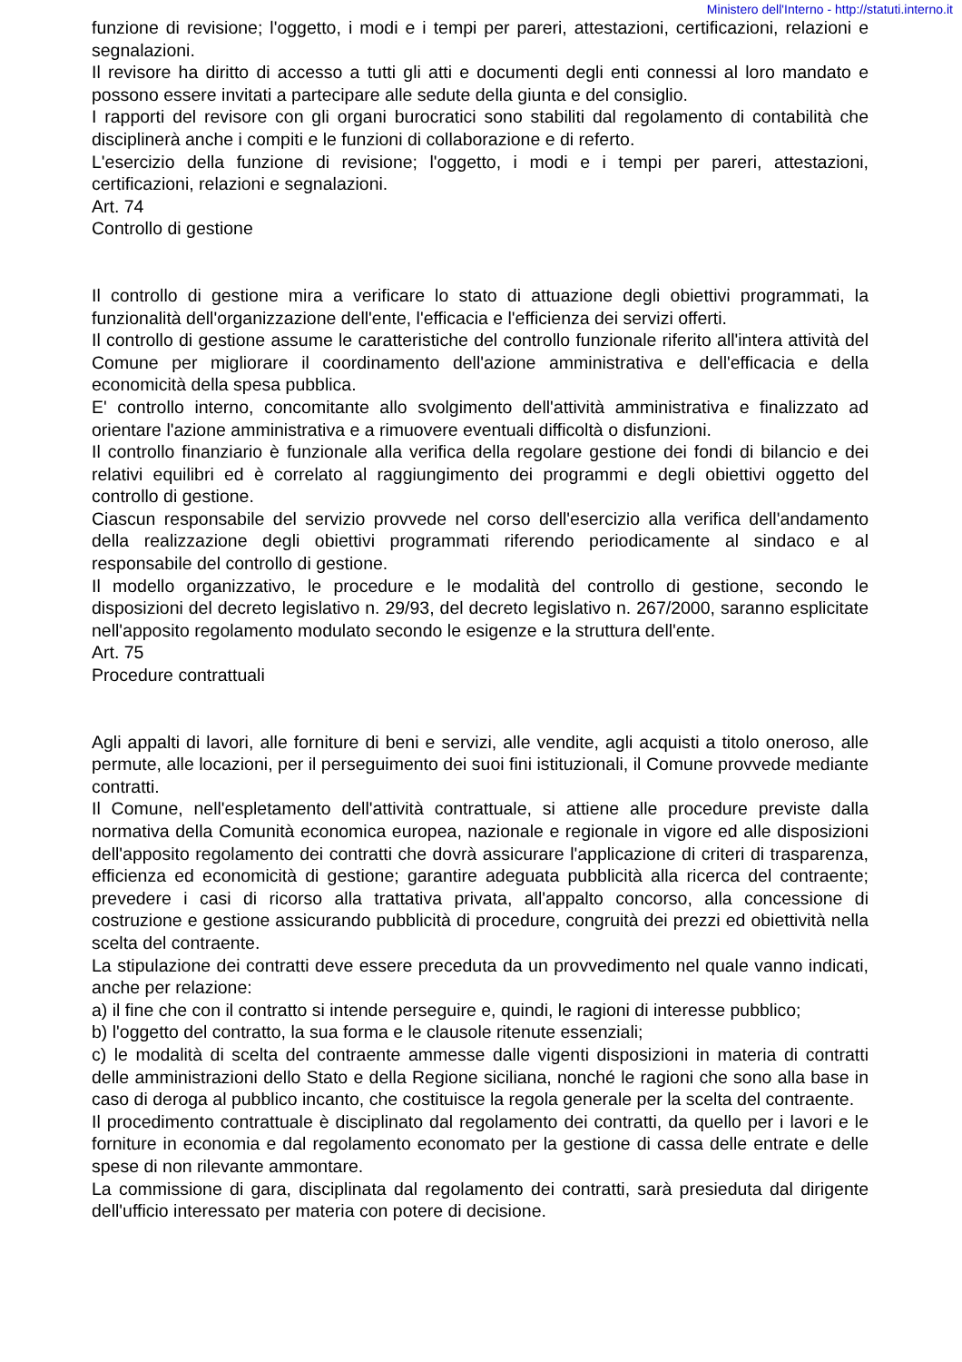Ministero dell'Interno - http://statuti.interno.it
funzione di revisione; l'oggetto, i modi e i tempi per pareri, attestazioni, certificazioni, relazioni e segnalazioni.
Il revisore ha diritto di accesso a tutti gli atti e documenti degli enti connessi al loro mandato e possono essere invitati a partecipare alle sedute della giunta e del consiglio.
I rapporti del revisore con gli organi burocratici sono stabiliti dal regolamento di contabilità che disciplinerà anche i compiti e le funzioni di collaborazione e di referto.
L'esercizio della funzione di revisione; l'oggetto, i modi e i tempi per pareri, attestazioni, certificazioni, relazioni e segnalazioni.
Art. 74
Controllo di gestione
Il controllo di gestione mira a verificare lo stato di attuazione degli obiettivi programmati, la funzionalità dell'organizzazione dell'ente, l'efficacia e l'efficienza dei servizi offerti.
Il controllo di gestione assume le caratteristiche del controllo funzionale riferito all'intera attività del Comune per migliorare il coordinamento dell'azione amministrativa e dell'efficacia e della economicità della spesa pubblica.
E' controllo interno, concomitante allo svolgimento dell'attività amministrativa e finalizzato ad orientare l'azione amministrativa e a rimuovere eventuali difficoltà o disfunzioni.
Il controllo finanziario è funzionale alla verifica della regolare gestione dei fondi di bilancio e dei relativi equilibri ed è correlato al raggiungimento dei programmi e degli obiettivi oggetto del controllo di gestione.
Ciascun responsabile del servizio provvede nel corso dell'esercizio alla verifica dell'andamento della realizzazione degli obiettivi programmati riferendo periodicamente al sindaco e al responsabile del controllo di gestione.
Il modello organizzativo, le procedure e le modalità del controllo di gestione, secondo le disposizioni del decreto legislativo n. 29/93, del decreto legislativo n. 267/2000, saranno esplicitate nell'apposito regolamento modulato secondo le esigenze e la struttura dell'ente.
Art. 75
Procedure contrattuali
Agli appalti di lavori, alle forniture di beni e servizi, alle vendite, agli acquisti a titolo oneroso, alle permute, alle locazioni, per il perseguimento dei suoi fini istituzionali, il Comune provvede mediante contratti.
Il Comune, nell'espletamento dell'attività contrattuale, si attiene alle procedure previste dalla normativa della Comunità economica europea, nazionale e regionale in vigore ed alle disposizioni dell'apposito regolamento dei contratti che dovrà assicurare l'applicazione di criteri di trasparenza, efficienza ed economicità di gestione; garantire adeguata pubblicità alla ricerca del contraente; prevedere i casi di ricorso alla trattativa privata, all'appalto concorso, alla concessione di costruzione e gestione assicurando pubblicità di procedure, congruità dei prezzi ed obiettività nella scelta del contraente.
La stipulazione dei contratti deve essere preceduta da un provvedimento nel quale vanno indicati, anche per relazione:
a) il fine che con il contratto si intende perseguire e, quindi, le ragioni di interesse pubblico;
b) l'oggetto del contratto, la sua forma e le clausole ritenute essenziali;
c) le modalità di scelta del contraente ammesse dalle vigenti disposizioni in materia di contratti delle amministrazioni dello Stato e della Regione siciliana, nonché le ragioni che sono alla base in caso di deroga al pubblico incanto, che costituisce la regola generale per la scelta del contraente.
Il procedimento contrattuale è disciplinato dal regolamento dei contratti, da quello per i lavori e le forniture in economia e dal regolamento economato per la gestione di cassa delle entrate e delle spese di non rilevante ammontare.
La commissione di gara, disciplinata dal regolamento dei contratti, sarà presieduta dal dirigente dell'ufficio interessato per materia con potere di decisione.